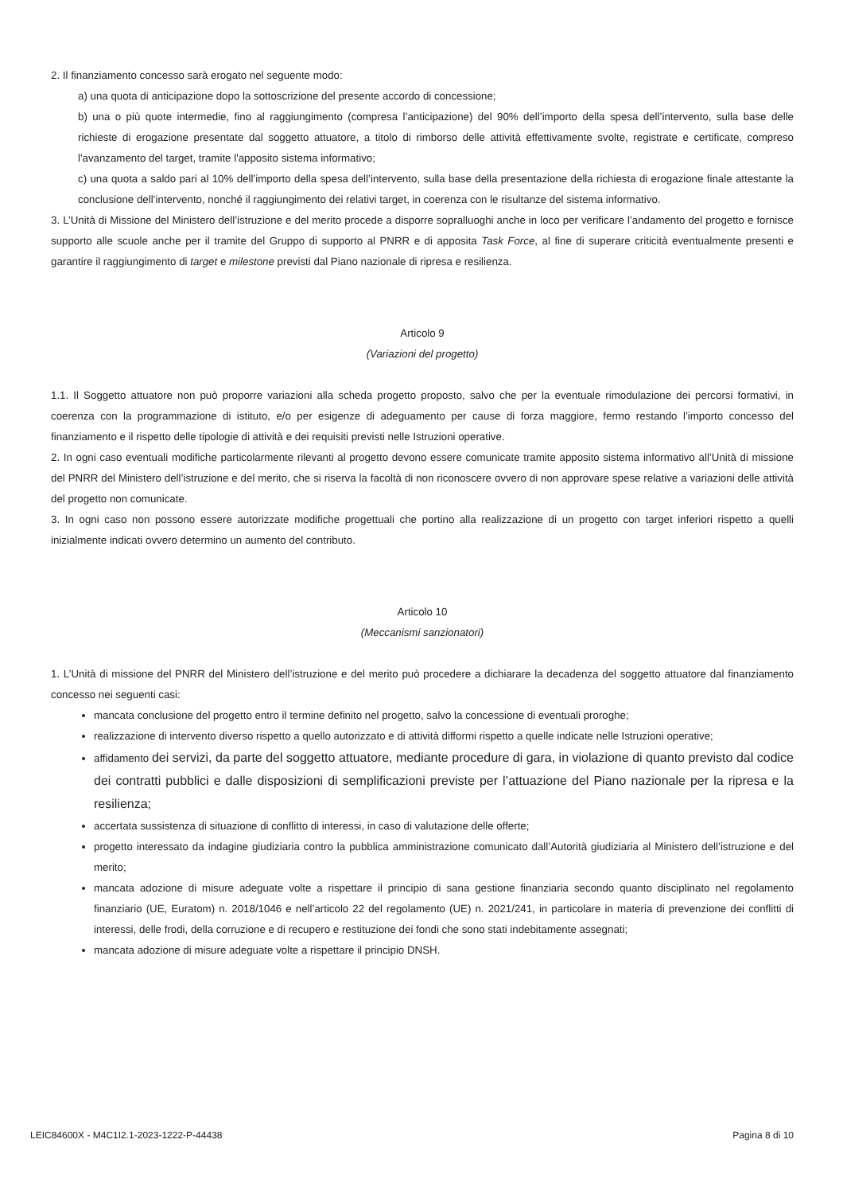2. Il finanziamento concesso sarà erogato nel seguente modo:
a) una quota di anticipazione dopo la sottoscrizione del presente accordo di concessione;
b) una o più quote intermedie, fino al raggiungimento (compresa l’anticipazione) del 90% dell’importo della spesa dell’intervento, sulla base delle richieste di erogazione presentate dal soggetto attuatore, a titolo di rimborso delle attività effettivamente svolte, registrate e certificate, compreso l'avanzamento del target, tramite l'apposito sistema informativo;
c) una quota a saldo pari al 10% dell’importo della spesa dell’intervento, sulla base della presentazione della richiesta di erogazione finale attestante la conclusione dell’intervento, nonché il raggiungimento dei relativi target, in coerenza con le risultanze del sistema informativo.
3. L’Unità di Missione del Ministero dell’istruzione e del merito procede a disporre sopralluoghi anche in loco per verificare l’andamento del progetto e fornisce supporto alle scuole anche per il tramite del Gruppo di supporto al PNRR e di apposita Task Force, al fine di superare criticità eventualmente presenti e garantire il raggiungimento di target e milestone previsti dal Piano nazionale di ripresa e resilienza.
Articolo 9
(Variazioni del progetto)
1.1. Il Soggetto attuatore non può proporre variazioni alla scheda progetto proposto, salvo che per la eventuale rimodulazione dei percorsi formativi, in coerenza con la programmazione di istituto, e/o per esigenze di adeguamento per cause di forza maggiore, fermo restando l’importo concesso del finanziamento e il rispetto delle tipologie di attività e dei requisiti previsti nelle Istruzioni operative.
2. In ogni caso eventuali modifiche particolarmente rilevanti al progetto devono essere comunicate tramite apposito sistema informativo all’Unità di missione del PNRR del Ministero dell’istruzione e del merito, che si riserva la facoltà di non riconoscere ovvero di non approvare spese relative a variazioni delle attività del progetto non comunicate.
3. In ogni caso non possono essere autorizzate modifiche progettuali che portino alla realizzazione di un progetto con target inferiori rispetto a quelli inizialmente indicati ovvero determino un aumento del contributo.
Articolo 10
(Meccanismi sanzionatori)
1. L’Unità di missione del PNRR del Ministero dell’istruzione e del merito può procedere a dichiarare la decadenza del soggetto attuatore dal finanziamento concesso nei seguenti casi:
mancata conclusione del progetto entro il termine definito nel progetto, salvo la concessione di eventuali proroghe;
realizzazione di intervento diverso rispetto a quello autorizzato e di attività difformi rispetto a quelle indicate nelle Istruzioni operative;
affidamento dei servizi, da parte del soggetto attuatore, mediante procedure di gara, in violazione di quanto previsto dal codice dei contratti pubblici e dalle disposizioni di semplificazioni previste per l’attuazione del Piano nazionale per la ripresa e la resilienza;
accertata sussistenza di situazione di conflitto di interessi, in caso di valutazione delle offerte;
progetto interessato da indagine giudiziaria contro la pubblica amministrazione comunicato dall’Autorità giudiziaria al Ministero dell’istruzione e del merito;
mancata adozione di misure adeguate volte a rispettare il principio di sana gestione finanziaria secondo quanto disciplinato nel regolamento finanziario (UE, Euratom) n. 2018/1046 e nell’articolo 22 del regolamento (UE) n. 2021/241, in particolare in materia di prevenzione dei conflitti di interessi, delle frodi, della corruzione e di recupero e restituzione dei fondi che sono stati indebitamente assegnati;
mancata adozione di misure adeguate volte a rispettare il principio DNSH.
LEIC84600X - M4C1I2.1-2023-1222-P-44438 Pagina 8 di 10